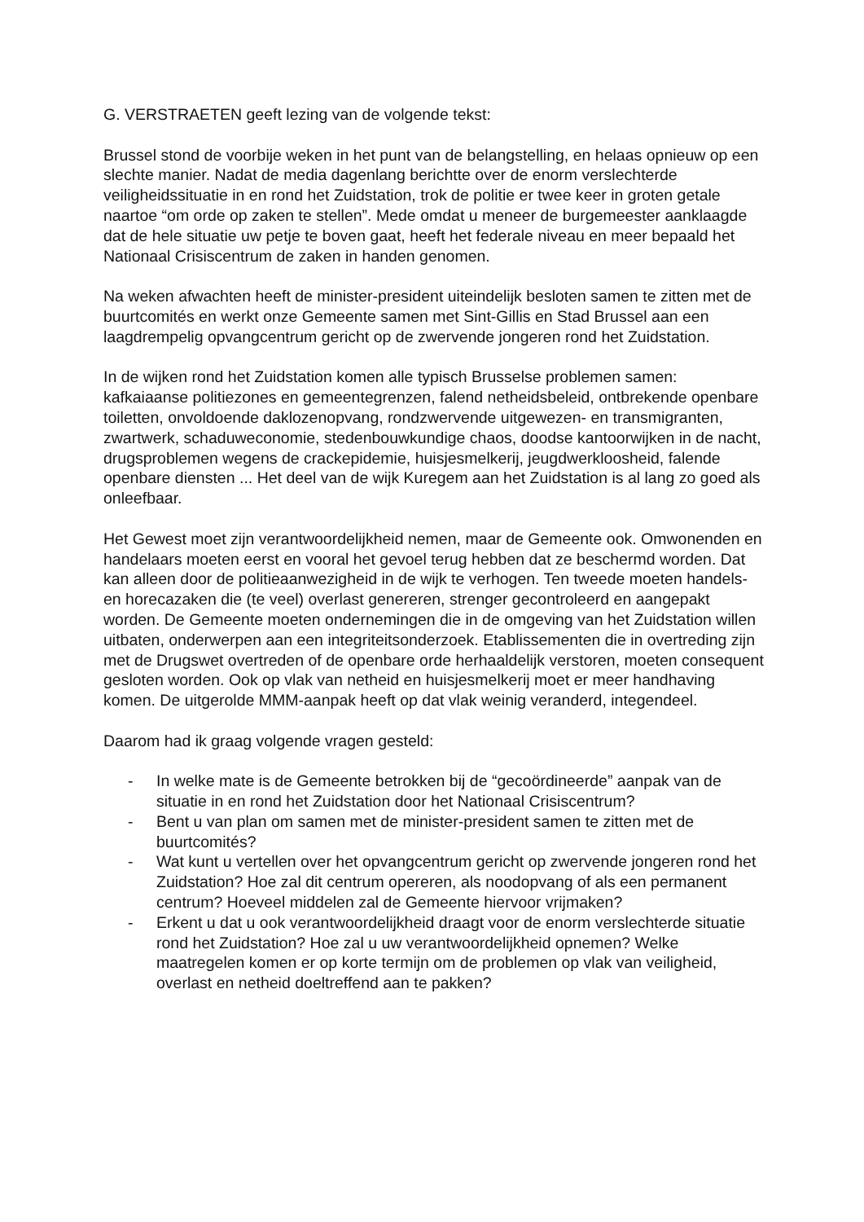G. VERSTRAETEN geeft lezing van de volgende tekst:
Brussel stond de voorbije weken in het punt van de belangstelling, en helaas opnieuw op een slechte manier. Nadat de media dagenlang berichtte over de enorm verslechterde veiligheidssituatie in en rond het Zuidstation, trok de politie er twee keer in groten getale naartoe “om orde op zaken te stellen”. Mede omdat u meneer de burgemeester aanklaagde dat de hele situatie uw petje te boven gaat, heeft het federale niveau en meer bepaald het Nationaal Crisiscentrum de zaken in handen genomen.
Na weken afwachten heeft de minister-president uiteindelijk besloten samen te zitten met de buurtcomités en werkt onze Gemeente samen met Sint-Gillis en Stad Brussel aan een laagdrempelig opvangcentrum gericht op de zwervende jongeren rond het Zuidstation.
In de wijken rond het Zuidstation komen alle typisch Brusselse problemen samen: kafkaiaanse politiezones en gemeentegrenzen, falend netheidsbeleid, ontbrekende openbare toiletten, onvoldoende daklozenopvang, rondzwervende uitgewezen- en transmigranten, zwartwerk, schaduweconomie, stedenbouwkundige chaos, doodse kantoorwijken in de nacht, drugsproblemen wegens de crackepidemie, huisjesmelkerij, jeugdwerkloosheid, falende openbare diensten ... Het deel van de wijk Kuregem aan het Zuidstation is al lang zo goed als onleefbaar.
Het Gewest moet zijn verantwoordelijkheid nemen, maar de Gemeente ook. Omwonenden en handelaars moeten eerst en vooral het gevoel terug hebben dat ze beschermd worden. Dat kan alleen door de politieaanwezigheid in de wijk te verhogen. Ten tweede moeten handels- en horecazaken die (te veel) overlast genereren, strenger gecontroleerd en aangepakt worden. De Gemeente moeten ondernemingen die in de omgeving van het Zuidstation willen uitbaten, onderwerpen aan een integriteitsonderzoek. Etablissementen die in overtreding zijn met de Drugswet overtreden of de openbare orde herhaaldelijk verstoren, moeten consequent gesloten worden. Ook op vlak van netheid en huisjesmelkerij moet er meer handhaving komen. De uitgerolde MMM-aanpak heeft op dat vlak weinig veranderd, integendeel.
Daarom had ik graag volgende vragen gesteld:
- In welke mate is de Gemeente betrokken bij de “gecoördineerde” aanpak van de situatie in en rond het Zuidstation door het Nationaal Crisiscentrum?
- Bent u van plan om samen met de minister-president samen te zitten met de buurtcomités?
- Wat kunt u vertellen over het opvangcentrum gericht op zwervende jongeren rond het Zuidstation? Hoe zal dit centrum opereren, als noodopvang of als een permanent centrum? Hoeveel middelen zal de Gemeente hiervoor vrijmaken?
- Erkent u dat u ook verantwoordelijkheid draagt voor de enorm verslechterde situatie rond het Zuidstation? Hoe zal u uw verantwoordelijkheid opnemen? Welke maatregelen komen er op korte termijn om de problemen op vlak van veiligheid, overlast en netheid doeltreffend aan te pakken?